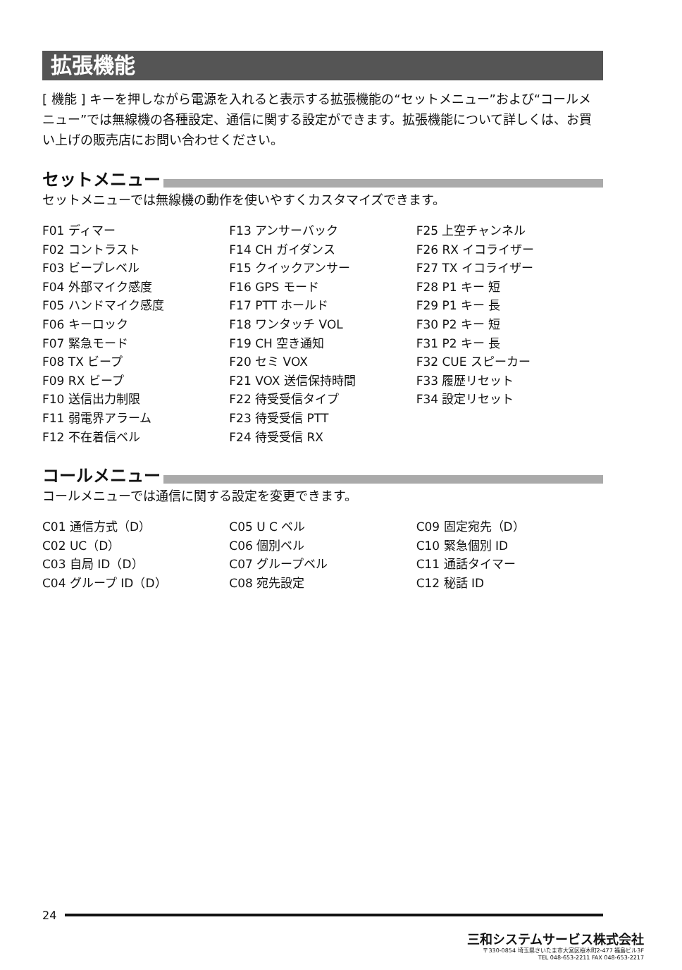拡張機能
[ 機能 ] キーを押しながら電源を入れると表示する拡張機能の“セットメニュー”および“コールメニュー”では無線機の各種設定、通信に関する設定ができます。拡張機能について詳しくは、お買い上げの販売店にお問い合わせください。
セットメニュー
セットメニューでは無線機の動作を使いやすくカスタマイズできます。
F01 ディマー
F02 コントラスト
F03 ビープレベル
F04 外部マイク感度
F05 ハンドマイク感度
F06 キーロック
F07 緊急モード
F08 TX ビープ
F09 RX ビープ
F10 送信出力制限
F11 弱電界アラーム
F12 不在着信ベル
F13 アンサーバック
F14 CH ガイダンス
F15 クイックアンサー
F16 GPS モード
F17 PTT ホールド
F18 ワンタッチ VOL
F19 CH 空き通知
F20 セミ VOX
F21 VOX 送信保持時間
F22 待受受信タイプ
F23 待受受信 PTT
F24 待受受信 RX
F25 上空チャンネル
F26 RX イコライザー
F27 TX イコライザー
F28 P1 キー 短
F29 P1 キー 長
F30 P2 キー 短
F31 P2 キー 長
F32 CUE スピーカー
F33 履歴リセット
F34 設定リセット
コールメニュー
コールメニューでは通信に関する設定を変更できます。
C01 通信方式（D）
C02 UC（D）
C03 自局 ID（D）
C04 グループ ID（D）
C05 U C ベル
C06 個別ベル
C07 グループベル
C08 宛先設定
C09 固定宛先（D）
C10 緊急個別 ID
C11 通話タイマー
C12 秘話 ID
24
三和システムサービス株式会社
〒330-0854 埼玉県さいたま市大宮区桜木町2-477 福島ビル3F
TEL 048-653-2211 FAX 048-653-2217